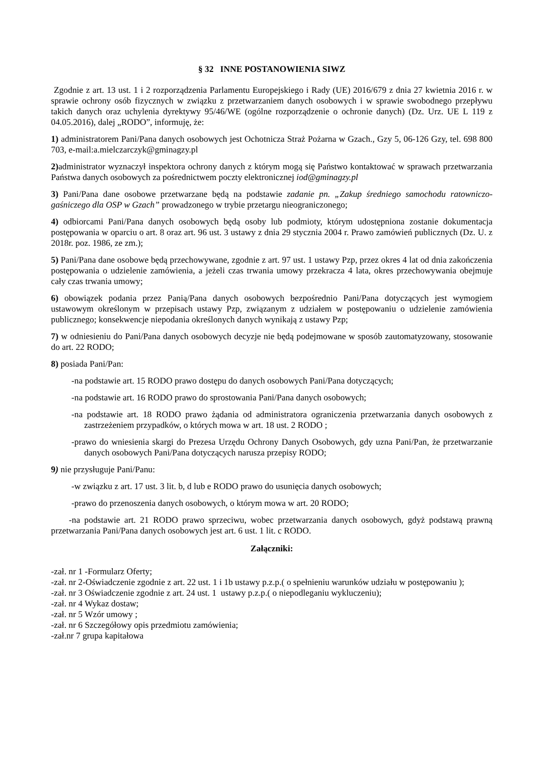§ 32 INNE POSTANOWIENIA SIWZ
Zgodnie z art. 13 ust. 1 i 2 rozporządzenia Parlamentu Europejskiego i Rady (UE) 2016/679 z dnia 27 kwietnia 2016 r. w sprawie ochrony osób fizycznych w związku z przetwarzaniem danych osobowych i w sprawie swobodnego przepływu takich danych oraz uchylenia dyrektywy 95/46/WE (ogólne rozporządzenie o ochronie danych) (Dz. Urz. UE L 119 z 04.05.2016), dalej „RODO”, informuję, że:
1) administratorem Pani/Pana danych osobowych jest Ochotnicza Straż Pożarna w Gzach., Gzy 5, 06-126 Gzy, tel. 698 800 703, e-mail:a.mielczarczyk@gminagzy.pl
2) administrator wyznaczył inspektora ochrony danych z którym mogą się Państwo kontaktować w sprawach przetwarzania Państwa danych osobowych za pośrednictwem poczty elektronicznej iod@gminagzy.pl
3) Pani/Pana dane osobowe przetwarzane będą na podstawie zadanie pn. „Zakup średniego samochodu ratowniczo-gaśniczego dla OSP w Gzach” prowadzonego w trybie przetargu nieograniczonego;
4) odbiorcami Pani/Pana danych osobowych będą osoby lub podmioty, którym udostępniona zostanie dokumentacja postępowania w oparciu o art. 8 oraz art. 96 ust. 3 ustawy z dnia 29 stycznia 2004 r. Prawo zamówień publicznych (Dz. U. z 2018r. poz. 1986, ze zm.);
5) Pani/Pana dane osobowe będą przechowywane, zgodnie z art. 97 ust. 1 ustawy Pzp, przez okres 4 lat od dnia zakończenia postępowania o udzielenie zamówienia, a jeżeli czas trwania umowy przekracza 4 lata, okres przechowywania obejmuje cały czas trwania umowy;
6) obowiązek podania przez Panią/Pana danych osobowych bezpośrednio Pani/Pana dotyczących jest wymogiem ustawowym określonym w przepisach ustawy Pzp, związanym z udziałem w postępowaniu o udzielenie zamówienia publicznego; konsekwencje niepodania określonych danych wynikają z ustawy Pzp;
7) w odniesieniu do Pani/Pana danych osobowych decyzje nie będą podejmowane w sposób zautomatyzowany, stosowanie do art. 22 RODO;
8) posiada Pani/Pan:
-na podstawie art. 15 RODO prawo dostępu do danych osobowych Pani/Pana dotyczących;
-na podstawie art. 16 RODO prawo do sprostowania Pani/Pana danych osobowych;
-na podstawie art. 18 RODO prawo żądania od administratora ograniczenia przetwarzania danych osobowych z zastrzeżeniem przypadków, o których mowa w art. 18 ust. 2 RODO ;
-prawo do wniesienia skargi do Prezesa Urzędu Ochrony Danych Osobowych, gdy uzna Pani/Pan, że przetwarzanie danych osobowych Pani/Pana dotyczących narusza przepisy RODO;
9) nie przysługuje Pani/Panu:
-w związku z art. 17 ust. 3 lit. b, d lub e RODO prawo do usunięcia danych osobowych;
-prawo do przenoszenia danych osobowych, o którym mowa w art. 20 RODO;
-na podstawie art. 21 RODO prawo sprzeciwu, wobec przetwarzania danych osobowych, gdyż podstawą prawną przetwarzania Pani/Pana danych osobowych jest art. 6 ust. 1 lit. c RODO.
Załączniki:
-zał. nr 1 -Formularz Oferty;
-zał. nr 2-Oświadczenie zgodnie z art. 22 ust. 1 i 1b ustawy p.z.p.( o spełnieniu warunków udziału w postępowaniu );
-zał. nr 3 Oświadczenie zgodnie z art. 24 ust. 1 ustawy p.z.p.( o niepodleganiu wykluczeniu);
-zał. nr 4 Wykaz dostaw;
-zał. nr 5 Wzór umowy ;
-zał. nr 6 Szczegółowy opis przedmiotu zamówienia;
-zał.nr 7 grupa kapitałowa